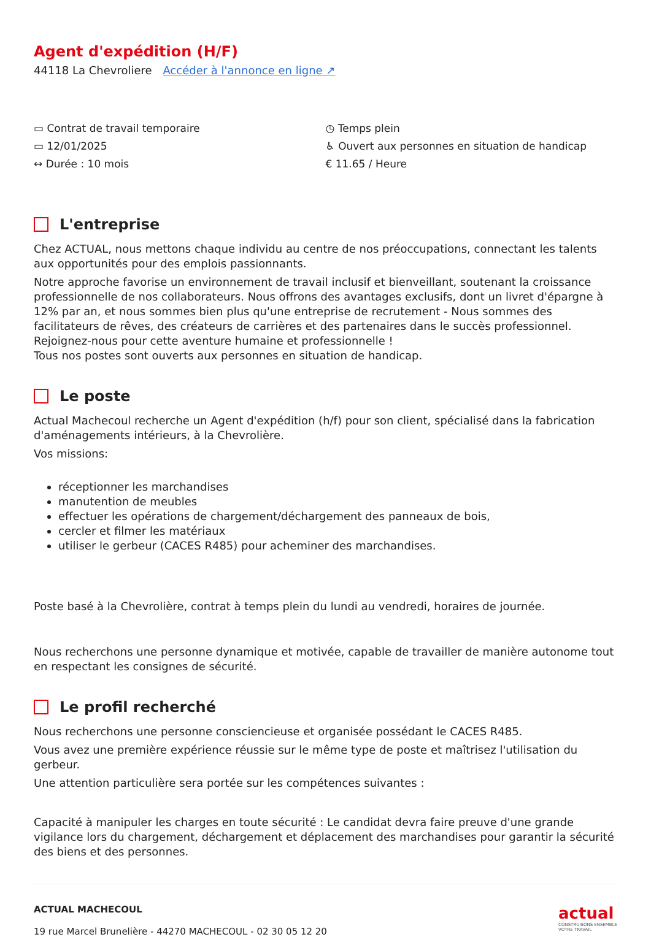Agent d'expédition (H/F)
44118 La Chevroliere Accéder à l'annonce en ligne ↗
▭ Contrat de travail temporaire
▭ 12/01/2025
↔ Durée : 10 mois
◷ Temps plein
♿ Ouvert aux personnes en situation de handicap
€ 11.65 / Heure
L'entreprise
Chez ACTUAL, nous mettons chaque individu au centre de nos préoccupations, connectant les talents aux opportunités pour des emplois passionnants.
Notre approche favorise un environnement de travail inclusif et bienveillant, soutenant la croissance professionnelle de nos collaborateurs. Nous offrons des avantages exclusifs, dont un livret d'épargne à 12% par an, et nous sommes bien plus qu'une entreprise de recrutement - Nous sommes des facilitateurs de rêves, des créateurs de carrières et des partenaires dans le succès professionnel. Rejoignez-nous pour cette aventure humaine et professionnelle !
Tous nos postes sont ouverts aux personnes en situation de handicap.
Le poste
Actual Machecoul recherche un Agent d'expédition (h/f) pour son client, spécialisé dans la fabrication d'aménagements intérieurs, à la Chevrolière.
Vos missions:
réceptionner les marchandises
manutention de meubles
effectuer les opérations de chargement/déchargement des panneaux de bois,
cercler et filmer les matériaux
utiliser le gerbeur (CACES R485) pour acheminer des marchandises.
Poste basé à la Chevrolière, contrat à temps plein du lundi au vendredi, horaires de journée.
Nous recherchons une personne dynamique et motivée, capable de travailler de manière autonome tout en respectant les consignes de sécurité.
Le profil recherché
Nous recherchons une personne consciencieuse et organisée possédant le CACES R485.
Vous avez une première expérience réussie sur le même type de poste et maîtrisez l'utilisation du gerbeur.
Une attention particulière sera portée sur les compétences suivantes :
Capacité à manipuler les charges en toute sécurité : Le candidat devra faire preuve d'une grande vigilance lors du chargement, déchargement et déplacement des marchandises pour garantir la sécurité des biens et des personnes.
ACTUAL MACHECOUL
19 rue Marcel Brunelière - 44270 MACHECOUL - 02 30 05 12 20
actual
CONSTRUISONS ENSEMBLE
VOTRE TRAVAIL